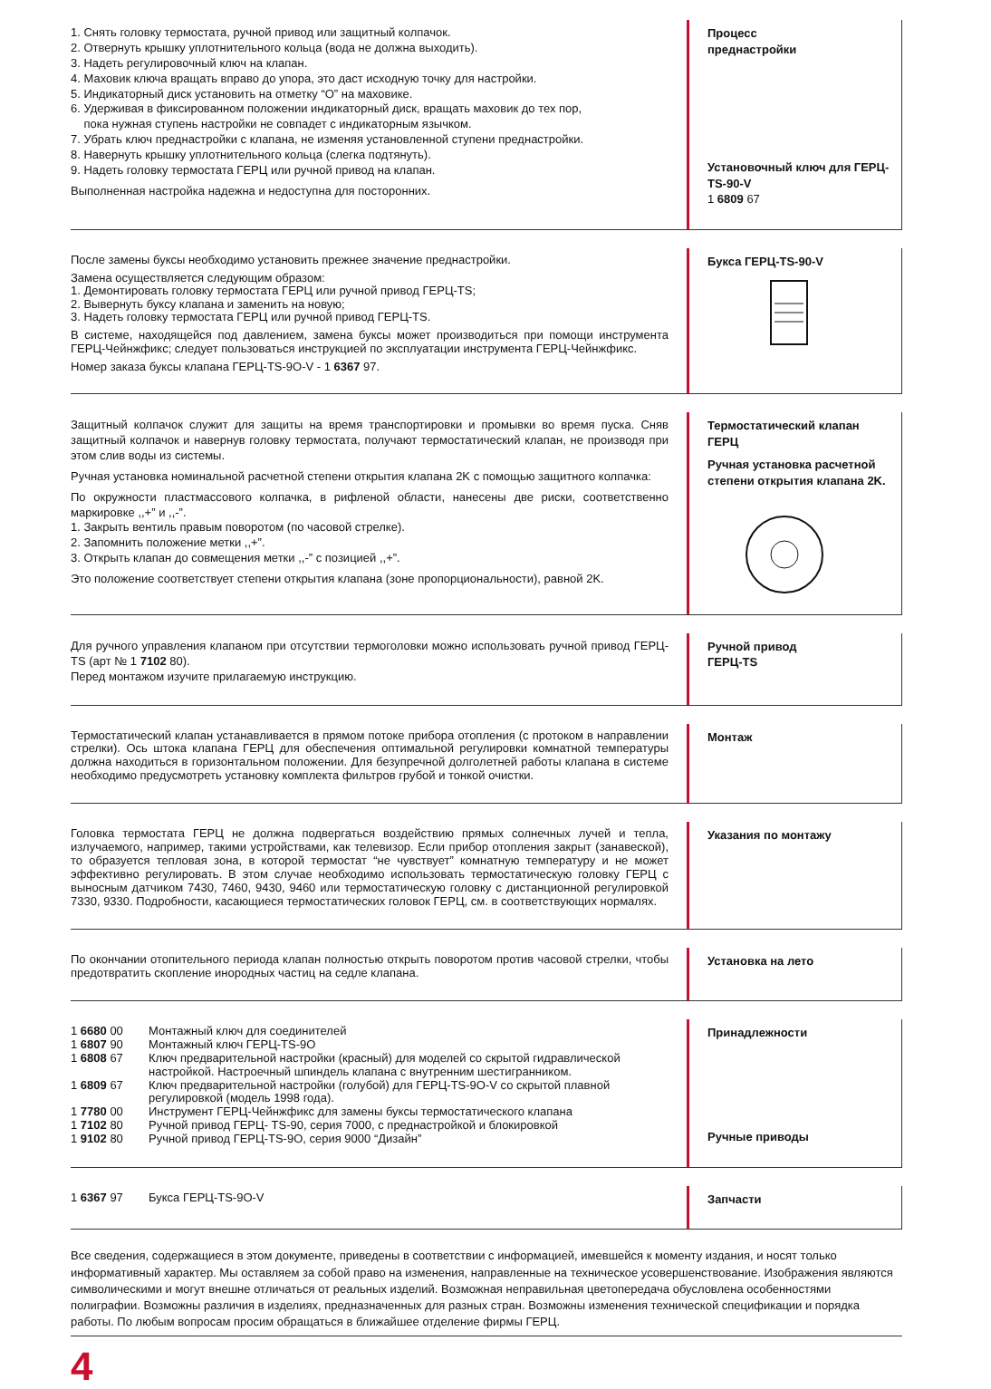1. Снять головку термостата, ручной привод или защитный колпачок.
2. Отвернуть крышку уплотнительного кольца (вода не должна выходить).
3. Надеть регулировочный ключ на клапан.
4. Маховик ключа вращать вправо до упора, это даст исходную точку для настройки.
5. Индикаторный диск установить на отметку “О” на маховике.
6. Удерживая в фиксированном положении индикаторный диск, вращать маховик до тех пор,
пока нужная ступень настройки не совпадет с индикаторным язычком.
7. Убрать ключ преднастройки с клапана, не изменяя установленной ступени преднастройки.
8. Навернуть крышку уплотнительного кольца (слегка подтянуть).
9. Надеть головку термостата ГЕРЦ или ручной привод на клапан.
Выполненная настройка надежна и недоступна для посторонних.
Процесс
преднастройки
Установочный ключ для ГЕРЦ-TS-90-V
1 6809 67
После замены буксы необходимо установить прежнее значение преднастройки.
Замена осуществляется следующим образом:
1. Демонтировать головку термостата ГЕРЦ или ручной привод ГЕРЦ-TS;
2. Вывернуть буксу клапана и заменить на новую;
3. Надеть головку термостата ГЕРЦ или ручной привод ГЕРЦ-TS.
В системе, находящейся под давлением, замена буксы может производиться при помощи инструмента ГЕРЦ-Чейнжфикс; следует пользоваться инструкцией по эксплуатации инструмента ГЕРЦ-Чейнжфикс.
Номер заказа буксы клапана ГЕРЦ-TS-9O-V - 1 6367 97.
Букса ГЕРЦ-TS-90-V
Защитный колпачок служит для защиты на время транспортировки и промывки во время пуска. Сняв защитный колпачок и навернув головку термостата, получают термостатический клапан, не производя при этом слив воды из системы.
Ручная установка номинальной расчетной степени открытия клапана 2K с помощью защитного колпачка:
По окружности пластмассового колпачка, в рифленой области, нанесены две риски, соответственно маркировке ,,+” и ,,-”.
1. Закрыть вентиль правым поворотом (по часовой стрелке).
2. Запомнить положение метки ,,+”.
3. Открыть клапан до совмещения метки ,,-” с позицией ,,+”.
Это положение соответствует степени открытия клапана (зоне пропорциональности), равной 2K.
Термостатический клапан ГЕРЦ
Ручная установка расчетной степени открытия клапана 2K.
Для ручного управления клапаном при отсутствии термоголовки можно использовать ручной привод ГЕРЦ-TS (арт № 1 7102 80).
Перед монтажом изучите прилагаемую инструкцию.
Ручной привод
ГЕРЦ-TS
Термостатический клапан устанавливается в прямом потоке прибора отопления (с протоком в направлении стрелки). Ось штока клапана ГЕРЦ для обеспечения оптимальной регулировки комнатной температуры должна находиться в горизонтальном положении. Для безупречной долголетней работы клапана в системе необходимо предусмотреть установку комплекта фильтров грубой и тонкой очистки.
Монтаж
Головка термостата ГЕРЦ не должна подвергаться воздействию прямых солнечных лучей и тепла, излучаемого, например, такими устройствами, как телевизор. Если прибор отопления закрыт (занавеской), то образуется тепловая зона, в которой термостат “не чувствует” комнатную температуру и не может эффективно регулировать. В этом случае необходимо использовать термостатическую головку ГЕРЦ с выносным датчиком 7430, 7460, 9430, 9460 или термостатическую головку с дистанционной регулировкой 7330, 9330. Подробности, касающиеся термостатических головок ГЕРЦ, см. в соответствующих нормалях.
Указания по монтажу
По окончании отопительного периода клапан полностью открыть поворотом против часовой стрелки, чтобы предотвратить скопление инородных частиц на седле клапана.
Установка на лето
| 1 6680 00 | Монтажный ключ для соединителей |
| 1 6807 90 | Монтажный ключ ГЕРЦ-TS-9O |
| 1 6808 67 | Ключ предварительной настройки (красный) для моделей со скрытой гидравлической настройкой. Настроечный шпиндель клапана с внутренним шестигранником. |
| 1 6809 67 | Ключ предварительной настройки (голубой) для ГЕРЦ-TS-9O-V со скрытой плавной регулировкой (модель 1998 года). |
| 1 7780 00 | Инструмент ГЕРЦ-Чейнжфикс для замены буксы термостатического клапана |
| 1 7102 80 | Ручной привод ГЕРЦ- TS-90, серия 7000, с преднастройкой и блокировкой |
| 1 9102 80 | Ручной привод ГЕРЦ-TS-9O, серия 9000 “Дизайн” |
Принадлежности
Ручные приводы
| 1 6367 97 | Букса ГЕРЦ-TS-9O-V |
Запчасти
Все сведения, содержащиеся в этом документе, приведены в соответствии с информацией, имевшейся к моменту издания, и носят только информативный характер. Мы оставляем за собой право на изменения, направленные на техническое усовершенствование. Изображения являются символическими и могут внешне отличаться от реальных изделий. Возможная неправильная цветопередача обусловлена особенностями полиграфии. Возможны различия в изделиях, предназначенных для разных стран. Возможны изменения технической спецификации и порядка работы. По любым вопросам просим обращаться в ближайшее отделение фирмы ГЕРЦ.
4